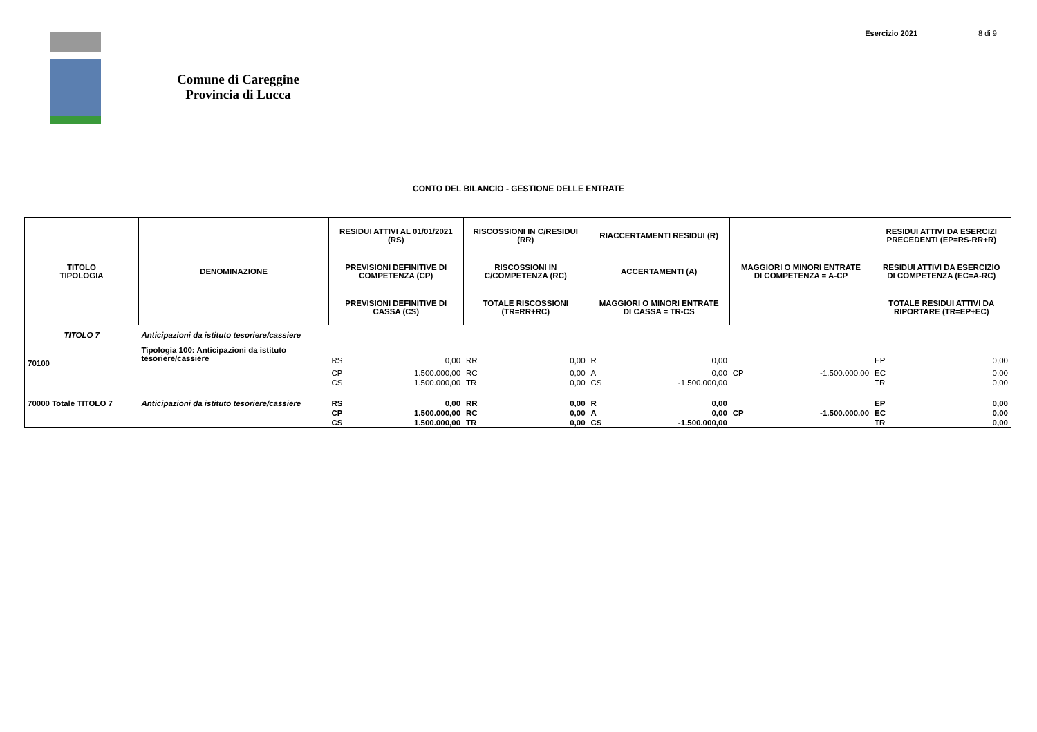Esercizio 2021 8 di 9
Comune di Careggine
Provincia di Lucca
CONTO DEL BILANCIO - GESTIONE DELLE ENTRATE
| TITOLO TIPOLOGIA | DENOMINAZIONE | RESIDUI ATTIVI AL 01/01/2021 (RS) | | RISCOSSIONI IN C/RESIDUI (RR) | | RIACCERTAMENTI RESIDUI (R) | | | | RESIDUI ATTIVI DA ESERCIZI PRECEDENTI (EP=RS-RR+R) | |
| --- | --- | --- | --- | --- | --- | --- | --- | --- | --- | --- | --- |
| | | PREVISIONI DEFINITIVE DI COMPETENZA (CP) | | RISCOSSIONI IN C/COMPETENZA (RC) | | ACCERTAMENTI (A) | | MAGGIORI O MINORI ENTRATE DI COMPETENZA = A-CP | | RESIDUI ATTIVI DA ESERCIZIO DI COMPETENZA (EC=A-RC) | |
| | | PREVISIONI DEFINITIVE DI CASSA (CS) | | TOTALE RISCOSSIONI (TR=RR+RC) | | MAGGIORI O MINORI ENTRATE DI CASSA = TR-CS | | | | TOTALE RESIDUI ATTIVI DA RIPORTARE (TR=EP+EC) | |
| TITOLO 7 | Anticipazioni da istituto tesoriere/cassiere | | | | | | | | | | |
| 70100 | Tipologia 100: Anticipazioni da istituto tesoriere/cassiere | RS | 0,00 | RR | 0,00 | R | 0,00 | | | EP | 0,00 |
| | | CP | 1.500.000,00 | RC | 0,00 | A | 0,00 | CP | -1.500.000,00 | EC | 0,00 |
| | | CS | 1.500.000,00 | TR | 0,00 | CS | -1.500.000,00 | | | TR | 0,00 |
| 70000 Totale TITOLO 7 | Anticipazioni da istituto tesoriere/cassiere | RS | 0,00 | RR | 0,00 | R | 0,00 | | | EP | 0,00 |
| | | CP | 1.500.000,00 | RC | 0,00 | A | 0,00 | CP | -1.500.000,00 | EC | 0,00 |
| | | CS | 1.500.000,00 | TR | 0,00 | CS | -1.500.000,00 | | | TR | 0,00 |